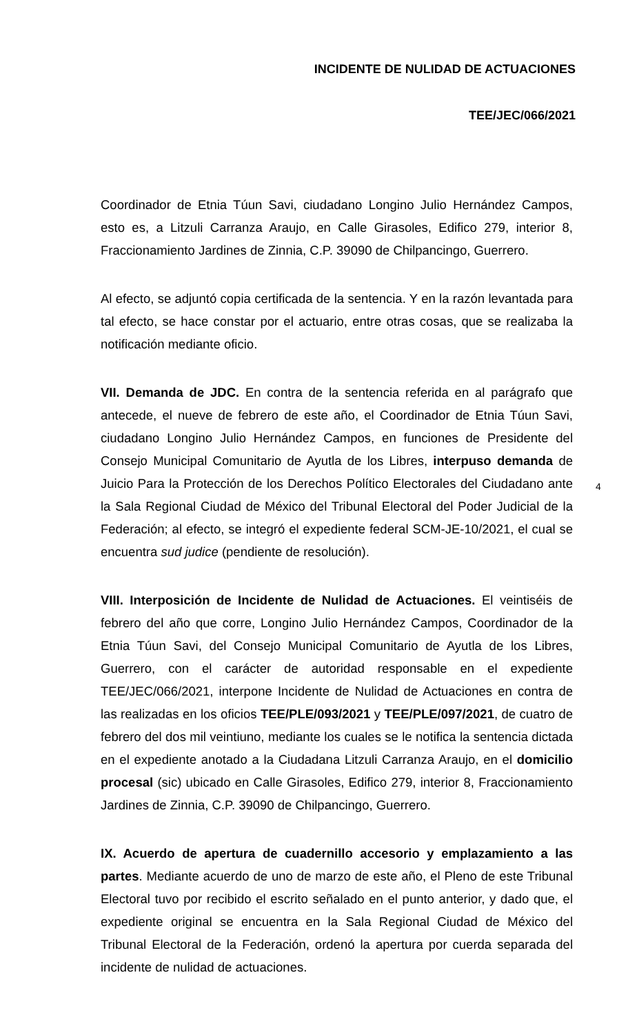INCIDENTE DE NULIDAD DE ACTUACIONES
TEE/JEC/066/2021
Coordinador de Etnia Túun Savi, ciudadano Longino Julio Hernández Campos, esto es, a Litzuli Carranza Araujo, en Calle Girasoles, Edifico 279, interior 8, Fraccionamiento Jardines de Zinnia, C.P. 39090 de Chilpancingo, Guerrero.
Al efecto, se adjuntó copia certificada de la sentencia. Y en la razón levantada para tal efecto, se hace constar por el actuario, entre otras cosas, que se realizaba la notificación mediante oficio.
VII. Demanda de JDC. En contra de la sentencia referida en al parágrafo que antecede, el nueve de febrero de este año, el Coordinador de Etnia Túun Savi, ciudadano Longino Julio Hernández Campos, en funciones de Presidente del Consejo Municipal Comunitario de Ayutla de los Libres, interpuso demanda de Juicio Para la Protección de los Derechos Político Electorales del Ciudadano ante la Sala Regional Ciudad de México del Tribunal Electoral del Poder Judicial de la Federación; al efecto, se integró el expediente federal SCM-JE-10/2021, el cual se encuentra sud judice (pendiente de resolución).
VIII. Interposición de Incidente de Nulidad de Actuaciones. El veintiséis de febrero del año que corre, Longino Julio Hernández Campos, Coordinador de la Etnia Túun Savi, del Consejo Municipal Comunitario de Ayutla de los Libres, Guerrero, con el carácter de autoridad responsable en el expediente TEE/JEC/066/2021, interpone Incidente de Nulidad de Actuaciones en contra de las realizadas en los oficios TEE/PLE/093/2021 y TEE/PLE/097/2021, de cuatro de febrero del dos mil veintiuno, mediante los cuales se le notifica la sentencia dictada en el expediente anotado a la Ciudadana Litzuli Carranza Araujo, en el domicilio procesal (sic) ubicado en Calle Girasoles, Edifico 279, interior 8, Fraccionamiento Jardines de Zinnia, C.P. 39090 de Chilpancingo, Guerrero.
IX. Acuerdo de apertura de cuadernillo accesorio y emplazamiento a las partes. Mediante acuerdo de uno de marzo de este año, el Pleno de este Tribunal Electoral tuvo por recibido el escrito señalado en el punto anterior, y dado que, el expediente original se encuentra en la Sala Regional Ciudad de México del Tribunal Electoral de la Federación, ordenó la apertura por cuerda separada del incidente de nulidad de actuaciones.
4